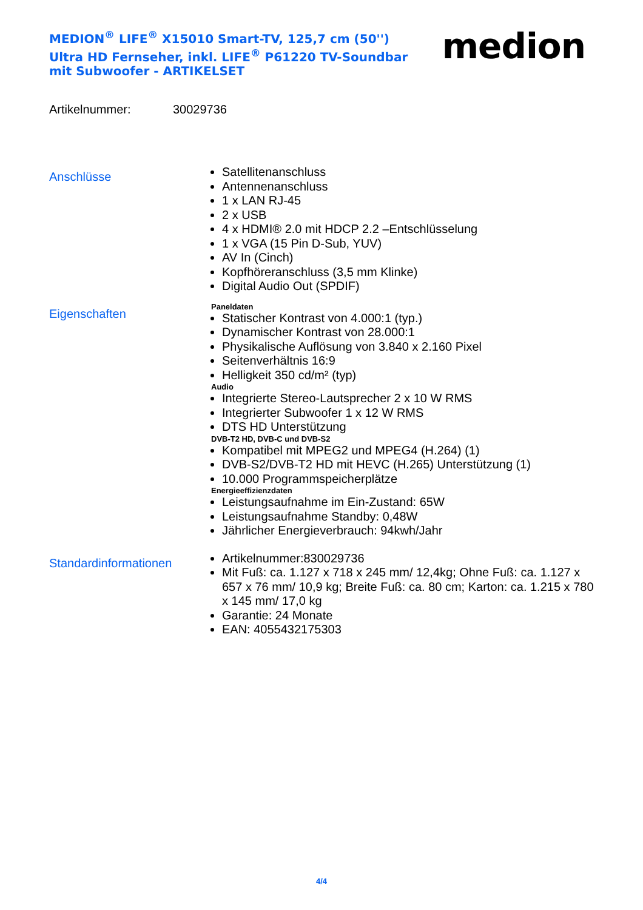MEDION<sup>®</sup> LIFE<sup>®</sup> X15010 Smart-TV, 125,7 cm (50'') Ultra HD Fernseher, inkl. LIFE<sup>®</sup> P61220 TV-Soundbar mit Subwoofer - ARTIKELSET
medion
Artikelnummer: 30029736
Anschlüsse
Satellitenanschluss
Antennenanschluss
1 x LAN RJ-45
2 x USB
4 x HDMI® 2.0 mit HDCP 2.2 –Entschlüsselung
1 x VGA (15 Pin D-Sub, YUV)
AV In (Cinch)
Kopfhöreranschluss (3,5 mm Klinke)
Digital Audio Out (SPDIF)
Eigenschaften
Paneldaten
Statischer Kontrast von 4.000:1 (typ.)
Dynamischer Kontrast von 28.000:1
Physikalische Auflösung von 3.840 x 2.160 Pixel
Seitenverhältnis 16:9
Helligkeit 350 cd/m² (typ)
Audio
Integrierte Stereo-Lautsprecher 2 x 10 W RMS
Integrierter Subwoofer 1 x 12 W RMS
DTS HD Unterstützung
DVB-T2 HD, DVB-C und DVB-S2
Kompatibel mit MPEG2 und MPEG4 (H.264) (1)
DVB-S2/DVB-T2 HD mit HEVC (H.265) Unterstützung (1)
10.000 Programmspeicherplätze
Energieeffizienzdaten
Leistungsaufnahme im Ein-Zustand: 65W
Leistungsaufnahme Standby: 0,48W
Jährlicher Energieverbrauch: 94kwh/Jahr
Standardinformationen
Artikelnummer:830029736
Mit Fuß: ca. 1.127 x 718 x 245 mm/ 12,4kg; Ohne Fuß: ca. 1.127 x 657 x 76 mm/ 10,9 kg; Breite Fuß: ca. 80 cm; Karton: ca. 1.215 x 780 x 145 mm/ 17,0 kg
Garantie: 24 Monate
EAN: 4055432175303
4/4